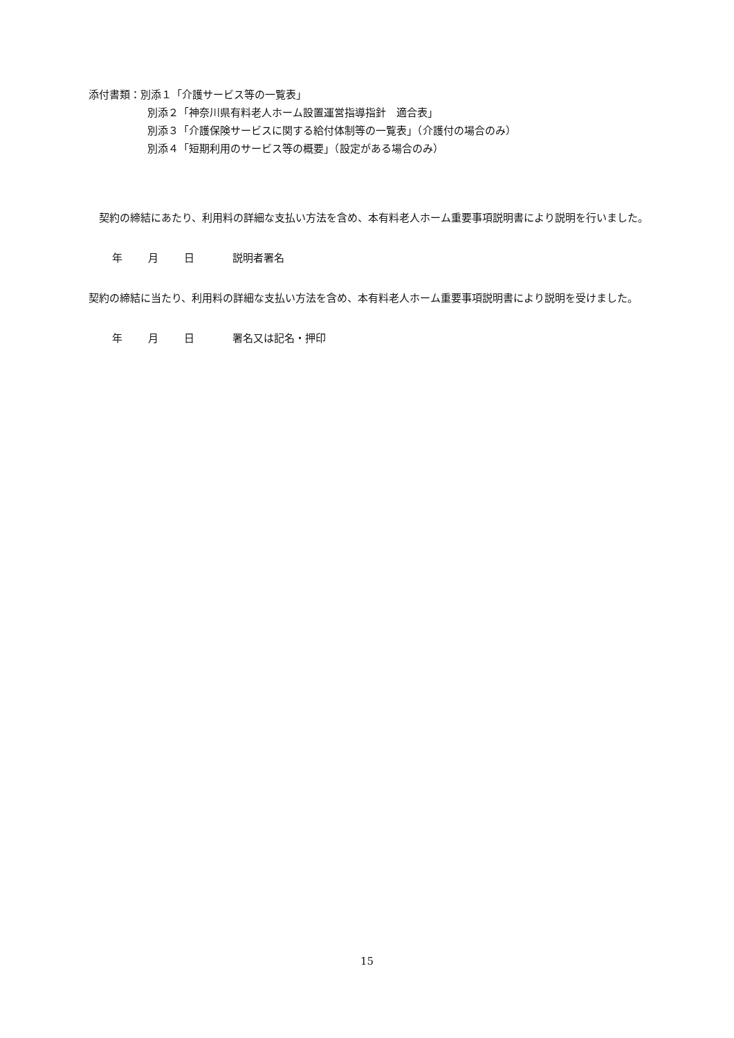添付書類：別添１「介護サービス等の一覧表」
別添２「神奈川県有料老人ホーム設置運営指導指針　適合表」
別添３「介護保険サービスに関する給付体制等の一覧表」（介護付の場合のみ）
別添４「短期利用のサービス等の概要」（設定がある場合のみ）
　契約の締結にあたり、利用料の詳細な支払い方法を含め、本有料老人ホーム重要事項説明書により説明を行いました。
年 月 日 説明者署名
契約の締結に当たり、利用料の詳細な支払い方法を含め、本有料老人ホーム重要事項説明書により説明を受けました。
年 月 日 署名又は記名・押印
15